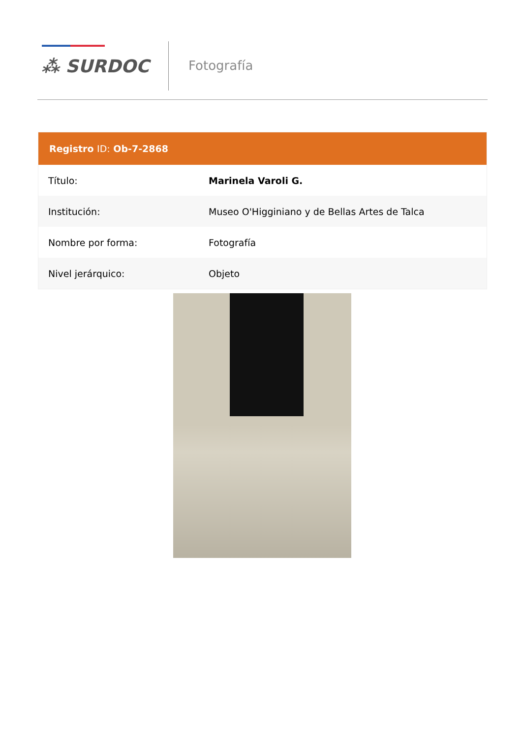⁂ SURDOC
Fotografía
| Registro ID: Ob-7-2868 | |
| --- | --- |
| Título: | Marinela Varoli G. |
| Institución: | Museo O'Higginiano y de Bellas Artes de Talca |
| Nombre por forma: | Fotografía |
| Nivel jerárquico: | Objeto |